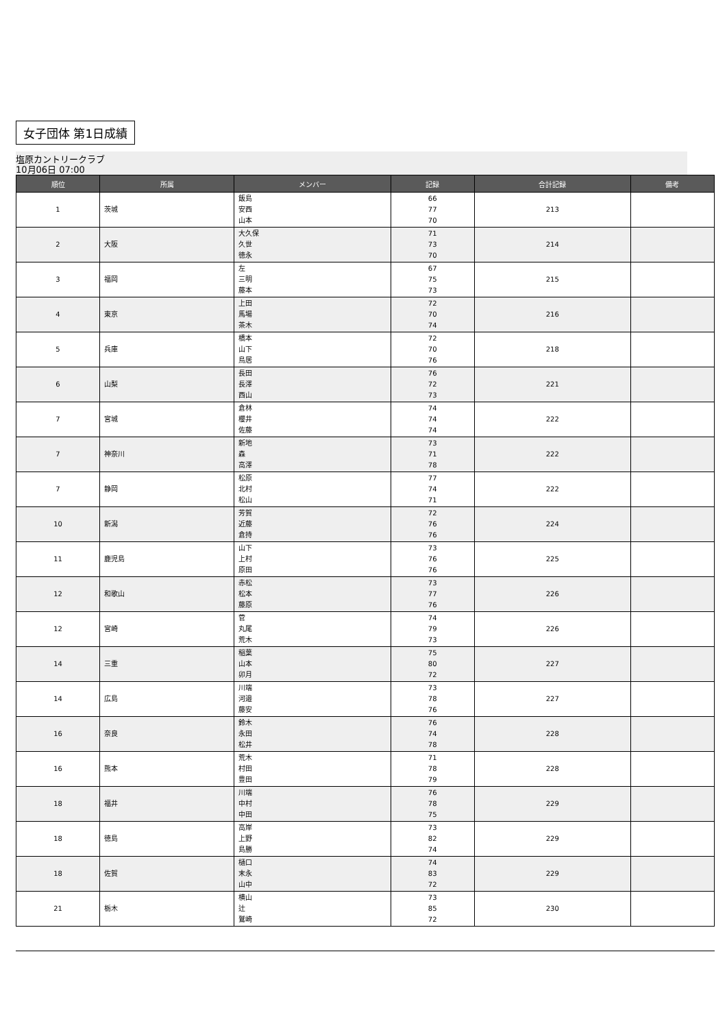女子団体 第1日成績
塩原カントリークラブ
10月06日 07:00
| 順位 | 所属 | メンバー | 記録 | 合計記録 | 備考 |
| --- | --- | --- | --- | --- | --- |
| 1 | 茨城 | 飯島 安西 山本 | 66 77 70 | 213 | |
| 2 | 大阪 | 大久保 久世 徳永 | 71 73 70 | 214 | |
| 3 | 福岡 | 左 三明 藤本 | 67 75 73 | 215 | |
| 4 | 東京 | 上田 馬場 茶木 | 72 70 74 | 216 | |
| 5 | 兵庫 | 橋本 山下 鳥居 | 72 70 76 | 218 | |
| 6 | 山梨 | 長田 長澤 西山 | 76 72 73 | 221 | |
| 7 | 宮城 | 倉林 櫻井 佐藤 | 74 74 74 | 222 | |
| 7 | 神奈川 | 新地 森 高澤 | 73 71 78 | 222 | |
| 7 | 静岡 | 松原 北村 松山 | 77 74 71 | 222 | |
| 10 | 新潟 | 芳賀 近藤 倉持 | 72 76 76 | 224 | |
| 11 | 鹿児島 | 山下 上村 原田 | 73 76 76 | 225 | |
| 12 | 和歌山 | 赤松 松本 藤原 | 73 77 76 | 226 | |
| 12 | 宮崎 | 菅 丸尾 荒木 | 74 79 73 | 226 | |
| 14 | 三重 | 稲葉 山本 卯月 | 75 80 72 | 227 | |
| 14 | 広島 | 川端 河邉 藤安 | 73 78 76 | 227 | |
| 16 | 奈良 | 鈴木 永田 松井 | 76 74 78 | 228 | |
| 16 | 熊本 | 荒木 村田 豊田 | 71 78 79 | 228 | |
| 18 | 福井 | 川端 中村 中田 | 76 78 75 | 229 | |
| 18 | 徳島 | 高岸 上野 島勝 | 73 82 74 | 229 | |
| 18 | 佐賀 | 樋口 末永 山中 | 74 83 72 | 229 | |
| 21 | 栃木 | 横山 辻 鷲崎 | 73 85 72 | 230 | |